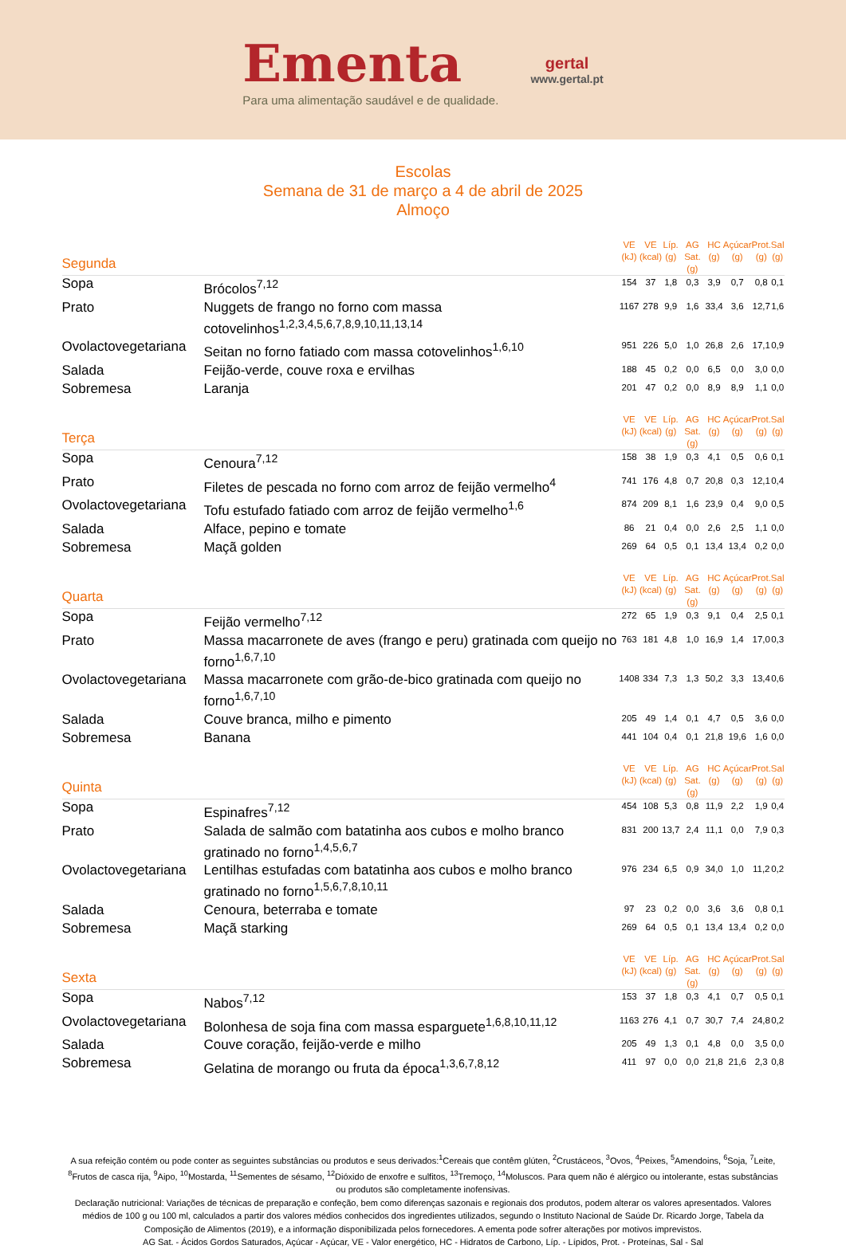Ementa
Para uma alimentação saudável e de qualidade.
gertal
www.gertal.pt
Escolas
Semana de 31 de março a 4 de abril de 2025
Almoço
| Segunda | | VE (kJ) | VE (kcal) | Líp. (g) | AG Sat. (g) | HC (g) | Açúcar (g) | Prot. (g) | Sal (g) |
| --- | --- | --- | --- | --- | --- | --- | --- | --- | --- |
| Sopa | Brócolos<sup>7,12</sup> | 154 | 37 | 1,8 | 0,3 | 3,9 | 0,7 | 0,8 | 0,1 |
| Prato | Nuggets de frango no forno com massa cotovelinhos<sup>1,2,3,4,5,6,7,8,9,10,11,13,14</sup> | 1167 | 278 | 9,9 | 1,6 | 33,4 | 3,6 | 12,7 | 1,6 |
| Ovolactovegetariana | Seitan no forno fatiado com massa cotovelinhos<sup>1,6,10</sup> | 951 | 226 | 5,0 | 1,0 | 26,8 | 2,6 | 17,1 | 0,9 |
| Salada | Feijão-verde, couve roxa e ervilhas | 188 | 45 | 0,2 | 0,0 | 6,5 | 0,0 | 3,0 | 0,0 |
| Sobremesa | Laranja | 201 | 47 | 0,2 | 0,0 | 8,9 | 8,9 | 1,1 | 0,0 |
| Terça | | VE (kJ) | VE (kcal) | Líp. (g) | AG Sat. (g) | HC (g) | Açúcar (g) | Prot. (g) | Sal (g) |
| Sopa | Cenoura<sup>7,12</sup> | 158 | 38 | 1,9 | 0,3 | 4,1 | 0,5 | 0,6 | 0,1 |
| Prato | Filetes de pescada no forno com arroz de feijão vermelho<sup>4</sup> | 741 | 176 | 4,8 | 0,7 | 20,8 | 0,3 | 12,1 | 0,4 |
| Ovolactovegetariana | Tofu estufado fatiado com arroz de feijão vermelho<sup>1,6</sup> | 874 | 209 | 8,1 | 1,6 | 23,9 | 0,4 | 9,0 | 0,5 |
| Salada | Alface, pepino e tomate | 86 | 21 | 0,4 | 0,0 | 2,6 | 2,5 | 1,1 | 0,0 |
| Sobremesa | Maçã golden | 269 | 64 | 0,5 | 0,1 | 13,4 | 13,4 | 0,2 | 0,0 |
| Quarta | | VE (kJ) | VE (kcal) | Líp. (g) | AG Sat. (g) | HC (g) | Açúcar (g) | Prot. (g) | Sal (g) |
| Sopa | Feijão vermelho<sup>7,12</sup> | 272 | 65 | 1,9 | 0,3 | 9,1 | 0,4 | 2,5 | 0,1 |
| Prato | Massa macarronete de aves (frango e peru) gratinada com queijo no forno<sup>1,6,7,10</sup> | 763 | 181 | 4,8 | 1,0 | 16,9 | 1,4 | 17,0 | 0,3 |
| Ovolactovegetariana | Massa macarronete com grão-de-bico gratinada com queijo no forno<sup>1,6,7,10</sup> | 1408 | 334 | 7,3 | 1,3 | 50,2 | 3,3 | 13,4 | 0,6 |
| Salada | Couve branca, milho e pimento | 205 | 49 | 1,4 | 0,1 | 4,7 | 0,5 | 3,6 | 0,0 |
| Sobremesa | Banana | 441 | 104 | 0,4 | 0,1 | 21,8 | 19,6 | 1,6 | 0,0 |
| Quinta | | VE (kJ) | VE (kcal) | Líp. (g) | AG Sat. (g) | HC (g) | Açúcar (g) | Prot. (g) | Sal (g) |
| Sopa | Espinafres<sup>7,12</sup> | 454 | 108 | 5,3 | 0,8 | 11,9 | 2,2 | 1,9 | 0,4 |
| Prato | Salada de salmão com batatinha aos cubos e molho branco gratinado no forno<sup>1,4,5,6,7</sup> | 831 | 200 | 13,7 | 2,4 | 11,1 | 0,0 | 7,9 | 0,3 |
| Ovolactovegetariana | Lentilhas estufadas com batatinha aos cubos e molho branco gratinado no forno<sup>1,5,6,7,8,10,11</sup> | 976 | 234 | 6,5 | 0,9 | 34,0 | 1,0 | 11,2 | 0,2 |
| Salada | Cenoura, beterraba e tomate | 97 | 23 | 0,2 | 0,0 | 3,6 | 3,6 | 0,8 | 0,1 |
| Sobremesa | Maçã starking | 269 | 64 | 0,5 | 0,1 | 13,4 | 13,4 | 0,2 | 0,0 |
| Sexta | | VE (kJ) | VE (kcal) | Líp. (g) | AG Sat. (g) | HC (g) | Açúcar (g) | Prot. (g) | Sal (g) |
| Sopa | Nabos<sup>7,12</sup> | 153 | 37 | 1,8 | 0,3 | 4,1 | 0,7 | 0,5 | 0,1 |
| Ovolactovegetariana | Bolonhesa de soja fina com massa esparguete<sup>1,6,8,10,11,12</sup> | 1163 | 276 | 4,1 | 0,7 | 30,7 | 7,4 | 24,8 | 0,2 |
| Salada | Couve coração, feijão-verde e milho | 205 | 49 | 1,3 | 0,1 | 4,8 | 0,0 | 3,5 | 0,0 |
| Sobremesa | Gelatina de morango ou fruta da época<sup>1,3,6,7,8,12</sup> | 411 | 97 | 0,0 | 0,0 | 21,8 | 21,6 | 2,3 | 0,8 |
A sua refeição contém ou pode conter as seguintes substâncias ou produtos e seus derivados:<sup>1</sup>Cereais que contêm glúten, <sup>2</sup>Crustáceos, <sup>3</sup>Ovos, <sup>4</sup>Peixes, <sup>5</sup>Amendoins, <sup>6</sup>Soja, <sup>7</sup>Leite, <sup>8</sup>Frutos de casca rija, <sup>9</sup>Aipo, <sup>10</sup>Mostarda, <sup>11</sup>Sementes de sésamo, <sup>12</sup>Dióxido de enxofre e sulfitos, <sup>13</sup>Tremoço, <sup>14</sup>Moluscos. Para quem não é alérgico ou intolerante, estas substâncias ou produtos são completamente inofensivas.
Declaração nutricional: Variações de técnicas de preparação e confeção, bem como diferenças sazonais e regionais dos produtos, podem alterar os valores apresentados. Valores médios de 100 g ou 100 ml, calculados a partir dos valores médios conhecidos dos ingredientes utilizados, segundo o Instituto Nacional de Saúde Dr. Ricardo Jorge, Tabela da Composição de Alimentos (2019), e a informação disponibilizada pelos fornecedores. A ementa pode sofrer alterações por motivos imprevistos.
AG Sat. - Ácidos Gordos Saturados, Açúcar - Açúcar, VE - Valor energético, HC - Hidratos de Carbono, Líp. - Lípidos, Prot. - Proteínas, Sal - Sal